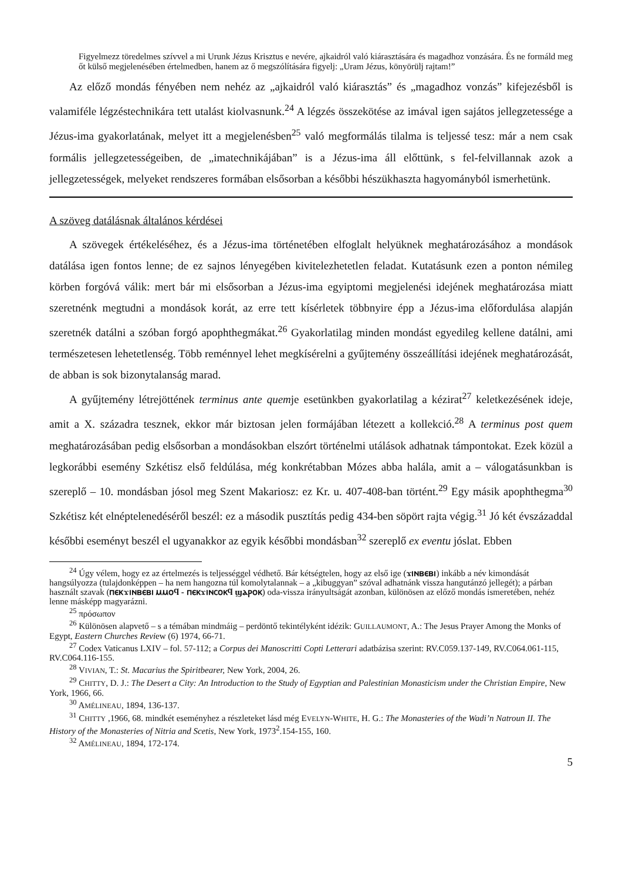Figyelmezz töredelmes szívvel a mi Urunk Jézus Krisztus e nevére, ajkaidról való kiárasztására és magadhoz vonzására. És ne formáld meg őt külső megjelenésében értelmedben, hanem az ő megszólítására figyelj: „Uram Jézus, könyörülj rajtam!”
Az előző mondás fényében nem nehéz az „ajkaidról való kiárasztás” és „magadhoz vonzás” kifejezésből is valamiféle légzéstechnikára tett utalást kiolvasnunk.<sup>24</sup> A légzés összekötése az imával igen sajátos jellegzetessége a Jézus-ima gyakorlatának, melyet itt a megjelenésben<sup>25</sup> való megformálás tilalma is teljessé tesz: már a nem csak formális jellegzetességeiben, de „imatechnikájában” is a Jézus-ima áll előttünk, s fel-felvillannak azok a jellegzetességek, melyeket rendszeres formában elsősorban a későbbi hészükhaszta hagyományból ismerhetünk.
A szöveg datálásnak általános kérdései
A szövegek értékeléséhez, és a Jézus-ima történetében elfoglalt helyüknek meghatározásához a mondások datálása igen fontos lenne; de ez sajnos lényegében kivitelezhetetlen feladat. Kutatásunk ezen a ponton némileg körben forgóvá válik: mert bár mi elsősorban a Jézus-ima egyiptomi megjelenési idejének meghatározása miatt szeretnénk megtudni a mondások korát, az erre tett kísérletek többnyire épp a Jézus-ima előfordulása alapján szeretnék datálni a szóban forgó apophthegmákat.<sup>26</sup> Gyakorlatilag minden mondást egyedileg kellene datálni, ami természetesen lehetetlenség. Több reménnyel lehet megkísérelni a gyűjtemény összeállítási idejének meghatározását, de abban is sok bizonytalanság marad.
A gyűjtemény létrejöttének terminus ante quemje esetünkben gyakorlatilag a kézirat<sup>27</sup> keletkezésének ideje, amit a X. századra tesznek, ekkor már biztosan jelen formájában létezett a kollekció.<sup>28</sup> A terminus post quem meghatározásában pedig elsősorban a mondásokban elszórt történelmi utálások adhatnak támpontokat. Ezek közül a legkorábbi esemény Szkétisz első feldúlása, még konkrétabban Mózes abba halála, amit a – válogatásunkban is szereplő – 10. mondásban jósol meg Szent Makariosz: ez Kr. u. 407-408-ban történt.<sup>29</sup> Egy másik apophthegma<sup>30</sup> Szkétisz két elnéptelenedéséről beszél: ez a második pusztítás pedig 434-ben söpört rajta végig.<sup>31</sup> Jó két évszázaddal későbbi eseményt beszél el ugyanakkor az egyik későbbi mondásban<sup>32</sup> szereplő ex eventu jóslat. Ebben
<sup>24</sup> Úgy vélem, hogy ez az értelmezés is teljességgel védhető. Bár kétségtelen, hogy az első ige (ϫⲓⲛⲃⲉⲃⲓ) inkább a név kimondását hangsúlyozza (tulajdonképpen – ha nem hangozna túl komolytalannak – a „kibuggyan” szóval adhatnánk vissza hangutánzó jellegét); a párban használt szavak (ⲡⲉⲕϫⲓⲛⲃⲉⲃⲓ ⲙⲙⲟϥ - ⲡⲉⲕϫⲓⲛⲥⲟⲕϥ ϣⲁⲣⲟⲕ) oda-vissza irányultságát azonban, különösen az előző mondás ismeretében, nehéz lenne másképp magyarázni.
<sup>25</sup> πρόσωπον
<sup>26</sup> Különösen alapvető – s a témában mindmáig – perdöntő tekintélyként idézik: GUILLAUMONT, A.: The Jesus Prayer Among the Monks of Egypt, Eastern Churches Review (6) 1974, 66-71.
<sup>27</sup> Codex Vaticanus LXIV – fol. 57-112; a Corpus dei Manoscritti Copti Letterari adatbázisa szerint: RV.C059.137-149, RV.C064.061-115, RV.C064.116-155.
<sup>28</sup> VIVIAN, T.: St. Macarius the Spiritbearer, New York, 2004, 26.
<sup>29</sup> CHITTY, D. J.: The Desert a City: An Introduction to the Study of Egyptian and Palestinian Monasticism under the Christian Empire, New York, 1966, 66.
<sup>30</sup> AMÉLINEAU, 1894, 136-137.
<sup>31</sup> CHITTY ,1966, 68. mindkét eseményhez a részleteket lásd még EVELYN-WHITE, H. G.: The Monasteries of the Wadi’n Natroun II. The History of the Monasteries of Nitria and Scetis, New York, 1973<sup>2</sup>.154-155, 160.
<sup>32</sup> AMÉLINEAU, 1894, 172-174.
5